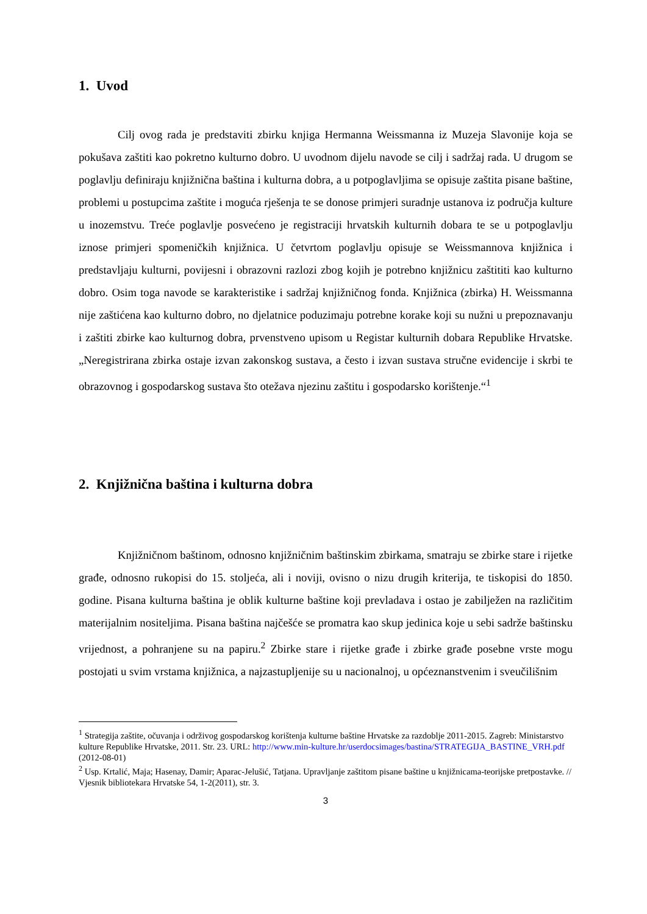1. Uvod
Cilj ovog rada je predstaviti zbirku knjiga Hermanna Weissmanna iz Muzeja Slavonije koja se pokušava zaštiti kao pokretno kulturno dobro. U uvodnom dijelu navode se cilj i sadržaj rada. U drugom se poglavlju definiraju knjižnična baština i kulturna dobra, a u potpoglavljima se opisuje zaštita pisane baštine, problemi u postupcima zaštite i moguća rješenja te se donose primjeri suradnje ustanova iz područja kulture u inozemstvu. Treće poglavlje posvećeno je registraciji hrvatskih kulturnih dobara te se u potpoglavlju iznose primjeri spomeničkih knjižnica. U četvrtom poglavlju opisuje se Weissmannova knjižnica i predstavljaju kulturni, povijesni i obrazovni razlozi zbog kojih je potrebno knjižnicu zaštititi kao kulturno dobro. Osim toga navode se karakteristike i sadržaj knjižničnog fonda. Knjižnica (zbirka) H. Weissmanna nije zaštićena kao kulturno dobro, no djelatnice poduzimaju potrebne korake koji su nužni u prepoznavanju i zaštiti zbirke kao kulturnog dobra, prvenstveno upisom u Registar kulturnih dobara Republike Hrvatske. „Neregistrirana zbirka ostaje izvan zakonskog sustava, a često i izvan sustava stručne evidencije i skrbi te obrazovnog i gospodarskog sustava što otežava njezinu zaštitu i gospodarsko korištenje.“<sup>1</sup>
2. Knjižnična baština i kulturna dobra
Knjižničnom baštinom, odnosno knjižničnim baštinskim zbirkama, smatraju se zbirke stare i rijetke građe, odnosno rukopisi do 15. stoljeća, ali i noviji, ovisno o nizu drugih kriterija, te tiskopisi do 1850. godine. Pisana kulturna baština je oblik kulturne baštine koji prevladava i ostao je zabilježen na različitim materijalnim nositeljima. Pisana baština najčešće se promatra kao skup jedinica koje u sebi sadrže baštinsku vrijednost, a pohranjene su na papiru.<sup>2</sup> Zbirke stare i rijetke građe i zbirke građe posebne vrste mogu postojati u svim vrstama knjižnica, a najzastupljenije su u nacionalnoj, u općeznanstvenim i sveučilišnim
<sup>1</sup> Strategija zaštite, očuvanja i održivog gospodarskog korištenja kulturne baštine Hrvatske za razdoblje 2011-2015. Zagreb: Ministarstvo kulture Republike Hrvatske, 2011. Str. 23. URL: http://www.min-kulture.hr/userdocsimages/bastina/STRATEGIJA_BASTINE_VRH.pdf (2012-08-01)
<sup>2</sup> Usp. Krtalić, Maja; Hasenay, Damir; Aparac-Jelušić, Tatjana. Upravljanje zaštitom pisane baštine u knjižnicama-teorijske pretpostavke. // Vjesnik bibliotekara Hrvatske 54, 1-2(2011), str. 3.
3